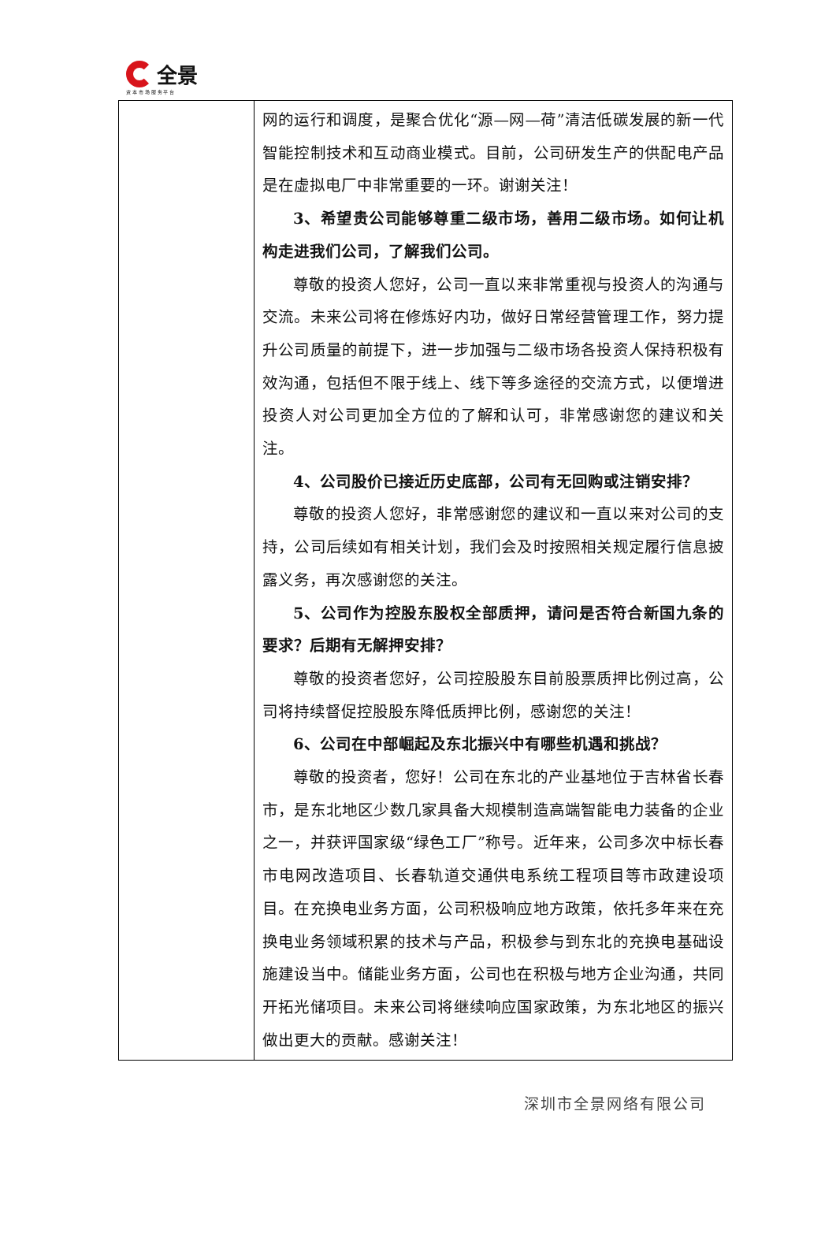全景
资 本 市 场 服 务 平 台
| | 网的运行和调度，是聚合优化“源—网—荷”清洁低碳发展的新一代智能控制技术和互动商业模式。目前，公司研发生产的供配电产品是在虚拟电厂中非常重要的一环。谢谢关注！ 3、希望贵公司能够尊重二级市场，善用二级市场。如何让机构走进我们公司，了解我们公司。 尊敬的投资人您好，公司一直以来非常重视与投资人的沟通与交流。未来公司将在修炼好内功，做好日常经营管理工作，努力提升公司质量的前提下，进一步加强与二级市场各投资人保持积极有效沟通，包括但不限于线上、线下等多途径的交流方式，以便增进投资人对公司更加全方位的了解和认可，非常感谢您的建议和关注。 4、公司股价已接近历史底部，公司有无回购或注销安排？ 尊敬的投资人您好，非常感谢您的建议和一直以来对公司的支持，公司后续如有相关计划，我们会及时按照相关规定履行信息披露义务，再次感谢您的关注。 5、公司作为控股东股权全部质押，请问是否符合新国九条的要求？后期有无解押安排？ 尊敬的投资者您好，公司控股股东目前股票质押比例过高，公司将持续督促控股股东降低质押比例，感谢您的关注！ 6、公司在中部崛起及东北振兴中有哪些机遇和挑战？ 尊敬的投资者，您好！公司在东北的产业基地位于吉林省长春市，是东北地区少数几家具备大规模制造高端智能电力装备的企业之一，并获评国家级“绿色工厂”称号。近年来，公司多次中标长春市电网改造项目、长春轨道交通供电系统工程项目等市政建设项目。在充换电业务方面，公司积极响应地方政策，依托多年来在充换电业务领域积累的技术与产品，积极参与到东北的充换电基础设施建设当中。储能业务方面，公司也在积极与地方企业沟通，共同开拓光储项目。未来公司将继续响应国家政策，为东北地区的振兴做出更大的贡献。感谢关注！ |
深圳市全景网络有限公司